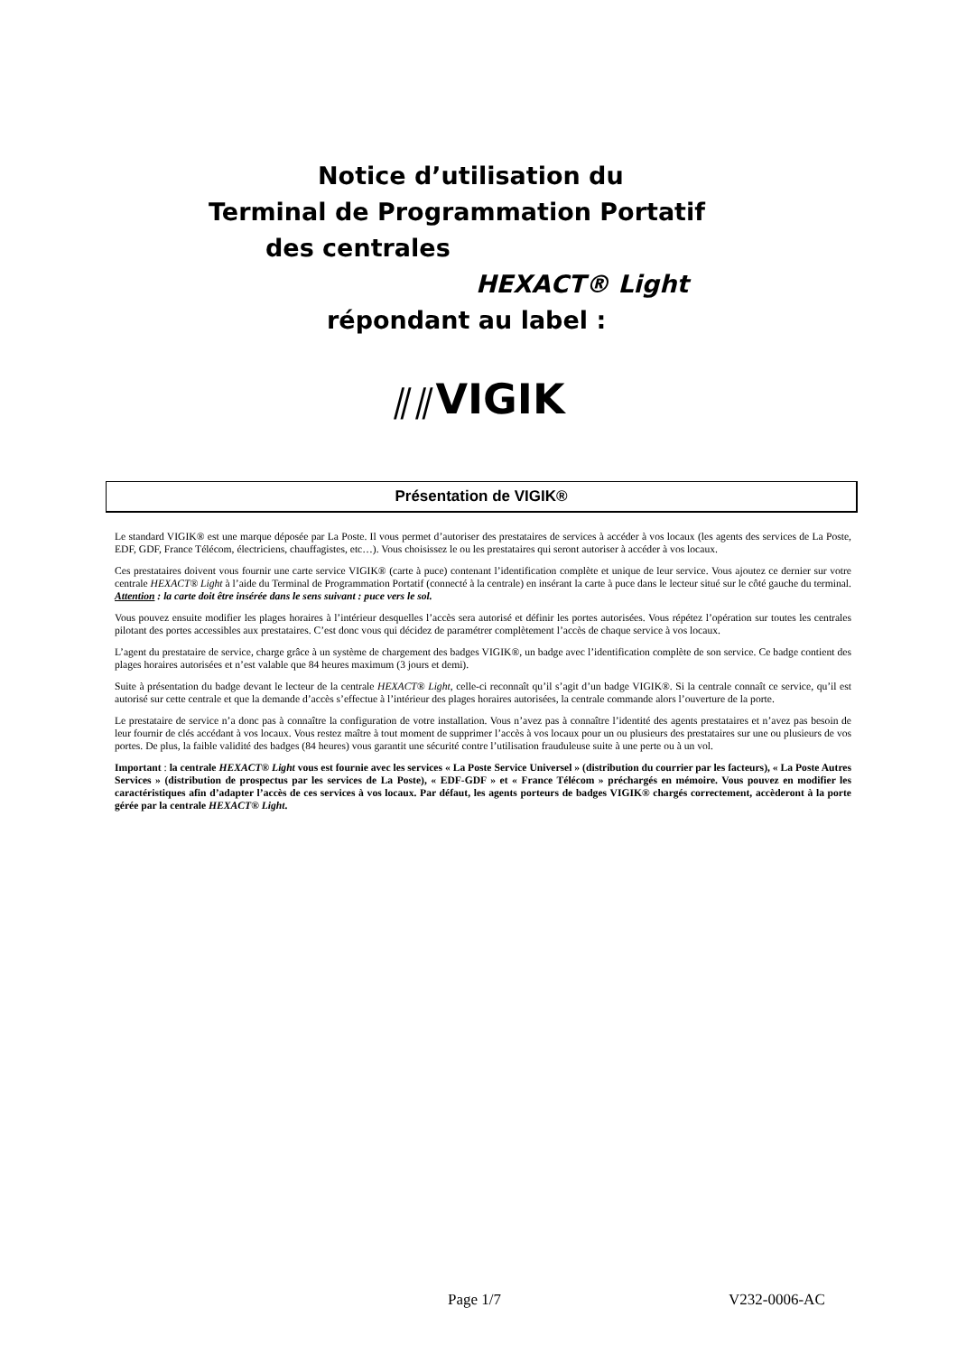Notice d’utilisation du
Terminal de Programmation Portatif
des centrales
HEXACT® Light
répondant au label :
⫽⫽VIGIK
Présentation de VIGIK®
Le standard VIGIK® est une marque déposée par La Poste. Il vous permet d’autoriser des prestataires de services à accéder à vos locaux (les agents des services de La Poste, EDF, GDF, France Télécom, électriciens, chauffagistes, etc…). Vous choisissez le ou les prestataires qui seront autoriser à accéder à vos locaux.
Ces prestataires doivent vous fournir une carte service VIGIK® (carte à puce) contenant l’identification complète et unique de leur service. Vous ajoutez ce dernier sur votre centrale HEXACT® Light à l’aide du Terminal de Programmation Portatif (connecté à la centrale) en insérant la carte à puce dans le lecteur situé sur le côté gauche du terminal. Attention : la carte doit être insérée dans le sens suivant : puce vers le sol.
Vous pouvez ensuite modifier les plages horaires à l’intérieur desquelles l’accès sera autorisé et définir les portes autorisées. Vous répétez l’opération sur toutes les centrales pilotant des portes accessibles aux prestataires. C’est donc vous qui décidez de paramétrer complètement l’accès de chaque service à vos locaux.
L’agent du prestataire de service, charge grâce à un système de chargement des badges VIGIK®, un badge avec l’identification complète de son service. Ce badge contient des plages horaires autorisées et n’est valable que 84 heures maximum (3 jours et demi).
Suite à présentation du badge devant le lecteur de la centrale HEXACT® Light, celle-ci reconnaît qu’il s’agit d’un badge VIGIK®. Si la centrale connaît ce service, qu’il est autorisé sur cette centrale et que la demande d’accès s’effectue à l’intérieur des plages horaires autorisées, la centrale commande alors l’ouverture de la porte.
Le prestataire de service n’a donc pas à connaître la configuration de votre installation. Vous n’avez pas à connaître l’identité des agents prestataires et n’avez pas besoin de leur fournir de clés accédant à vos locaux. Vous restez maître à tout moment de supprimer l’accès à vos locaux pour un ou plusieurs des prestataires sur une ou plusieurs de vos portes. De plus, la faible validité des badges (84 heures) vous garantit une sécurité contre l’utilisation frauduleuse suite à une perte ou à un vol.
Important : la centrale HEXACT® Light vous est fournie avec les services « La Poste Service Universel » (distribution du courrier par les facteurs), « La Poste Autres Services » (distribution de prospectus par les services de La Poste), « EDF-GDF » et « France Télécom » préchargés en mémoire. Vous pouvez en modifier les caractéristiques afin d’adapter l’accès de ces services à vos locaux. Par défaut, les agents porteurs de badges VIGIK® chargés correctement, accèderont à la porte gérée par la centrale HEXACT® Light.
Page 1/7 V232-0006-AC